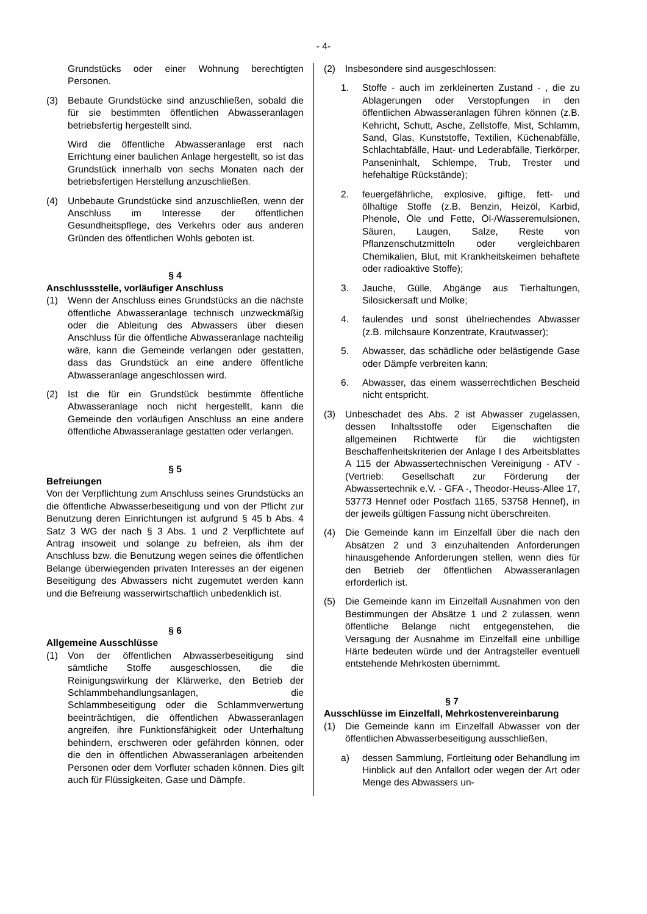- 4-
Grundstücks oder einer Wohnung berechtigten Personen.
(3) Bebaute Grundstücke sind anzuschließen, sobald die für sie bestimmten öffentlichen Abwasseranlagen betriebsfertig hergestellt sind.
Wird die öffentliche Abwasseranlage erst nach Errichtung einer baulichen Anlage hergestellt, so ist das Grundstück innerhalb von sechs Monaten nach der betriebsfertigen Herstellung anzuschließen.
(4) Unbebaute Grundstücke sind anzuschließen, wenn der Anschluss im Interesse der öffentlichen Gesundheitspflege, des Verkehrs oder aus anderen Gründen des öffentlichen Wohls geboten ist.
§ 4
Anschlussstelle, vorläufiger Anschluss
(1) Wenn der Anschluss eines Grundstücks an die nächste öffentliche Abwasseranlage technisch unzweckmäßig oder die Ableitung des Abwassers über diesen Anschluss für die öffentliche Abwasseranlage nachteilig wäre, kann die Gemeinde verlangen oder gestatten, dass das Grundstück an eine andere öffentliche Abwasseranlage angeschlossen wird.
(2) Ist die für ein Grundstück bestimmte öffentliche Abwasseranlage noch nicht hergestellt, kann die Gemeinde den vorläufigen Anschluss an eine andere öffentliche Abwasseranlage gestatten oder verlangen.
§ 5
Befreiungen
Von der Verpflichtung zum Anschluss seines Grundstücks an die öffentliche Abwasserbeseitigung und von der Pflicht zur Benutzung deren Einrichtungen ist aufgrund § 45 b Abs. 4 Satz 3 WG der nach § 3 Abs. 1 und 2 Verpflichtete auf Antrag insoweit und solange zu befreien, als ihm der Anschluss bzw. die Benutzung wegen seines die öffentlichen Belange überwiegenden privaten Interesses an der eigenen Beseitigung des Abwassers nicht zugemutet werden kann und die Befreiung wasserwirtschaftlich unbedenklich ist.
§ 6
Allgemeine Ausschlüsse
(1) Von der öffentlichen Abwasserbeseitigung sind sämtliche Stoffe ausgeschlossen, die die Reinigungswirkung der Klärwerke, den Betrieb der Schlammbehandlungsanlagen, die Schlammbeseitigung oder die Schlammverwertung beeinträchtigen, die öffentlichen Abwasseranlagen angreifen, ihre Funktionsfähigkeit oder Unterhaltung behindern, erschweren oder gefährden können, oder die den in öffentlichen Abwasseranlagen arbeitenden Personen oder dem Vorfluter schaden können. Dies gilt auch für Flüssigkeiten, Gase und Dämpfe.
(2) Insbesondere sind ausgeschlossen:
1. Stoffe - auch im zerkleinerten Zustand - , die zu Ablagerungen oder Verstopfungen in den öffentlichen Abwasseranlagen führen können (z.B. Kehricht, Schutt, Asche, Zellstoffe, Mist, Schlamm, Sand, Glas, Kunststoffe, Textilien, Küchenabfälle, Schlachtabfälle, Haut- und Lederabfälle, Tierkörper, Panseninhalt, Schlempe, Trub, Trester und hefehaltige Rückstände);
2. feuergefährliche, explosive, giftige, fett- und ölhaltige Stoffe (z.B. Benzin, Heizöl, Karbid, Phenole, Öle und Fette, Öl-/Wasseremulsionen, Säuren, Laugen, Salze, Reste von Pflanzenschutzmitteln oder vergleichbaren Chemikalien, Blut, mit Krankheitskeimen behaftete oder radioaktive Stoffe);
3. Jauche, Gülle, Abgänge aus Tierhaltungen, Silosickersaft und Molke;
4. faulendes und sonst übelriechendes Abwasser (z.B. milchsaure Konzentrate, Krautwasser);
5. Abwasser, das schädliche oder belästigende Gase oder Dämpfe verbreiten kann;
6. Abwasser, das einem wasserrechtlichen Bescheid nicht entspricht.
(3) Unbeschadet des Abs. 2 ist Abwasser zugelassen, dessen Inhaltsstoffe oder Eigenschaften die allgemeinen Richtwerte für die wichtigsten Beschaffenheitskriterien der Anlage I des Arbeitsblattes A 115 der Abwassertechnischen Vereinigung - ATV - (Vertrieb: Gesellschaft zur Förderung der Abwassertechnik e.V. - GFA -, Theodor-Heuss-Allee 17, 53773 Hennef oder Postfach 1165, 53758 Hennef), in der jeweils gültigen Fassung nicht überschreiten.
(4) Die Gemeinde kann im Einzelfall über die nach den Absätzen 2 und 3 einzuhaltenden Anforderungen hinausgehende Anforderungen stellen, wenn dies für den Betrieb der öffentlichen Abwasseranlagen erforderlich ist.
(5) Die Gemeinde kann im Einzelfall Ausnahmen von den Bestimmungen der Absätze 1 und 2 zulassen, wenn öffentliche Belange nicht entgegenstehen, die Versagung der Ausnahme im Einzelfall eine unbillige Härte bedeuten würde und der Antragsteller eventuell entstehende Mehrkosten übernimmt.
§ 7
Ausschlüsse im Einzelfall, Mehrkostenvereinbarung
(1) Die Gemeinde kann im Einzelfall Abwasser von der öffentlichen Abwasserbeseitigung ausschließen,
a) dessen Sammlung, Fortleitung oder Behandlung im Hinblick auf den Anfallort oder wegen der Art oder Menge des Abwassers un-